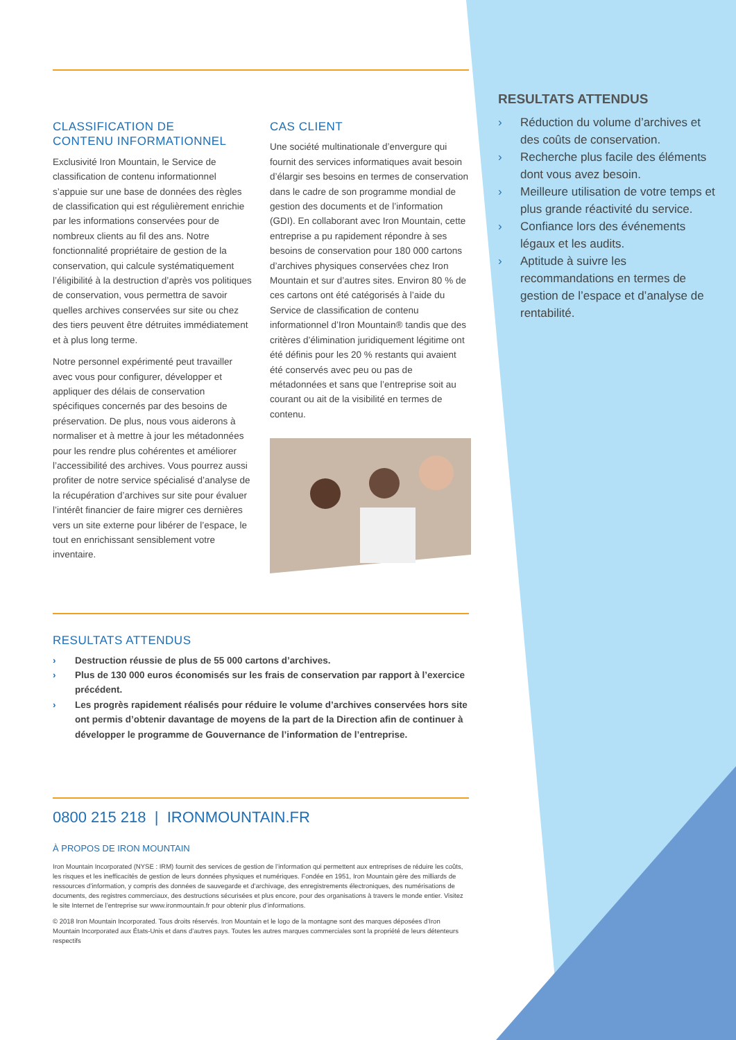CLASSIFICATION DE
CONTENU INFORMATIONNEL
Exclusivité Iron Mountain, le Service de classification de contenu informationnel s’appuie sur une base de données des règles de classification qui est régulièrement enrichie par les informations conservées pour de nombreux clients au fil des ans. Notre fonctionnalité propriétaire de gestion de la conservation, qui calcule systématiquement l’éligibilité à la destruction d’après vos politiques de conservation, vous permettra de savoir quelles archives conservées sur site ou chez des tiers peuvent être détruites immédiatement et à plus long terme.
Notre personnel expérimenté peut travailler avec vous pour configurer, développer et appliquer des délais de conservation spécifiques concernés par des besoins de préservation. De plus, nous vous aiderons à normaliser et à mettre à jour les métadonnées pour les rendre plus cohérentes et améliorer l’accessibilité des archives. Vous pourrez aussi profiter de notre service spécialisé d’analyse de la récupération d’archives sur site pour évaluer l’intérêt financier de faire migrer ces dernières vers un site externe pour libérer de l’espace, le tout en enrichissant sensiblement votre inventaire.
CAS CLIENT
Une société multinationale d’envergure qui fournit des services informatiques avait besoin d’élargir ses besoins en termes de conservation dans le cadre de son programme mondial de gestion des documents et de l’information (GDI). En collaborant avec Iron Mountain, cette entreprise a pu rapidement répondre à ses besoins de conservation pour 180 000 cartons d’archives physiques conservées chez Iron Mountain et sur d’autres sites. Environ 80 % de ces cartons ont été catégorisés à l’aide du Service de classification de contenu informationnel d’Iron Mountain® tandis que des critères d’élimination juridiquement légitime ont été définis pour les 20 % restants qui avaient été conservés avec peu ou pas de métadonnées et sans que l’entreprise soit au courant ou ait de la visibilité en termes de contenu.
RESULTATS ATTENDUS
› Destruction réussie de plus de 55 000 cartons d’archives.
› Plus de 130 000 euros économisés sur les frais de conservation par rapport à l’exercice précédent.
› Les progrès rapidement réalisés pour réduire le volume d’archives conservées hors site ont permis d’obtenir davantage de moyens de la part de la Direction afin de continuer à développer le programme de Gouvernance de l’information de l’entreprise.
0800 215 218 | IRONMOUNTAIN.FR
À PROPOS DE IRON MOUNTAIN
Iron Mountain Incorporated (NYSE : IRM) fournit des services de gestion de l’information qui permettent aux entreprises de réduire les coûts, les risques et les inefficacités de gestion de leurs données physiques et numériques. Fondée en 1951, Iron Mountain gère des milliards de ressources d’information, y compris des données de sauvegarde et d’archivage, des enregistrements électroniques, des numérisations de documents, des registres commerciaux, des destructions sécurisées et plus encore, pour des organisations à travers le monde entier. Visitez le site Internet de l’entreprise sur www.ironmountain.fr pour obtenir plus d’informations.
© 2018 Iron Mountain Incorporated. Tous droits réservés. Iron Mountain et le logo de la montagne sont des marques déposées d’Iron Mountain Incorporated aux États-Unis et dans d’autres pays. Toutes les autres marques commerciales sont la propriété de leurs détenteurs respectifs
RESULTATS ATTENDUS
› Réduction du volume d’archives et des coûts de conservation.
› Recherche plus facile des éléments dont vous avez besoin.
› Meilleure utilisation de votre temps et plus grande réactivité du service.
› Confiance lors des événements légaux et les audits.
› Aptitude à suivre les recommandations en termes de gestion de l’espace et d’analyse de rentabilité.